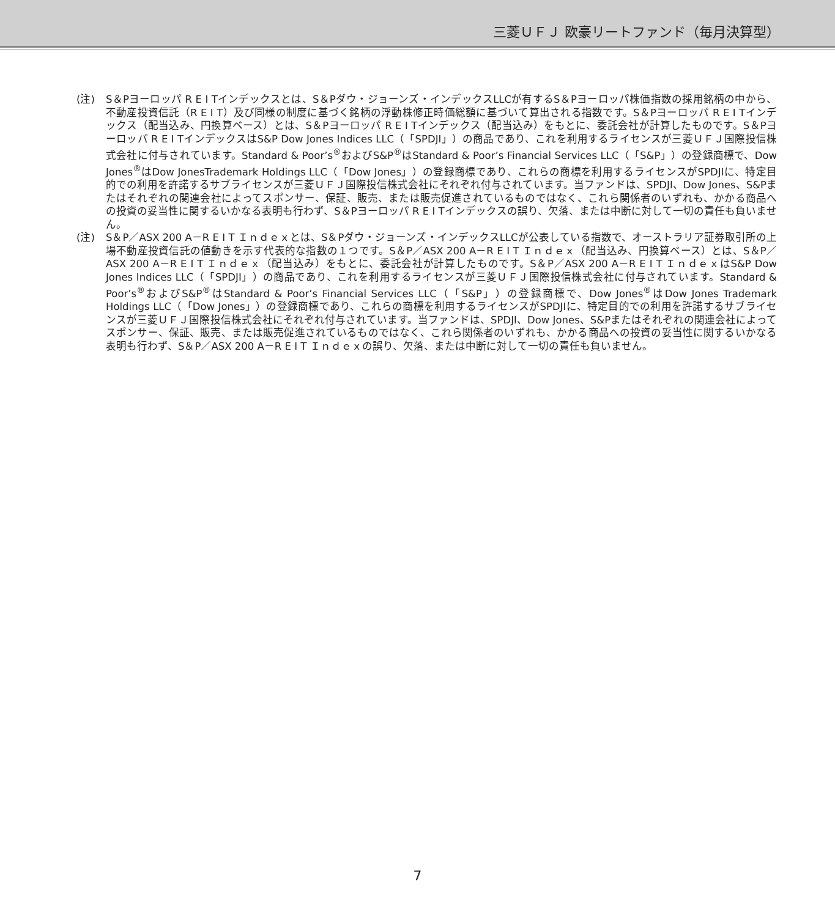三菱ＵＦＪ 欧豪リートファンド（毎月決算型）
(注) S＆Pヨーロッパ R E I Tインデックスとは、S＆Pダウ・ジョーンズ・インデックスLLCが有するS＆Pヨーロッパ株価指数の採用銘柄の中から、不動産投資信託（R E I T）及び同様の制度に基づく銘柄の浮動株修正時価総額に基づいて算出される指数です。S＆Pヨーロッパ R E I Tインデックス（配当込み、円換算ベース）とは、S＆Pヨーロッパ R E I Tインデックス（配当込み）をもとに、委託会社が計算したものです。S＆Pヨーロッパ R E I TインデックスはS&P Dow Jones Indices LLC（「SPDJI」）の商品であり、これを利用するライセンスが三菱ＵＦＪ国際投信株式会社に付与されています。Standard & Poor’s<sup>®</sup>およびS&P<sup>®</sup>はStandard & Poor’s Financial Services LLC（「S&P」）の登録商標で、Dow Jones<sup>®</sup>はDow JonesTrademark Holdings LLC（「Dow Jones」）の登録商標であり、これらの商標を利用するライセンスがSPDJIに、特定目的での利用を許諾するサブライセンスが三菱ＵＦＪ国際投信株式会社にそれぞれ付与されています。当ファンドは、SPDJI、Dow Jones、S&Pまたはそれぞれの関連会社によってスポンサー、保証、販売、または販売促進されているものではなく、これら関係者のいずれも、かかる商品への投資の妥当性に関するいかなる表明も行わず、S＆Pヨーロッパ R E I Tインデックスの誤り、欠落、または中断に対して一切の責任も負いません。
(注) S＆P／ASX 200 A－R E I T Ｉｎｄｅｘとは、S＆Pダウ・ジョーンズ・インデックスLLCが公表している指数で、オーストラリア証券取引所の上場不動産投資信託の値動きを示す代表的な指数の１つです。S＆P／ASX 200 A－R E I T Ｉｎｄｅｘ（配当込み、円換算ベース）とは、S＆P／ASX 200 A－R E I T Ｉｎｄｅｘ（配当込み）をもとに、委託会社が計算したものです。S＆P／ASX 200 A－R E I T ＩｎｄｅｘはS&P Dow Jones Indices LLC（「SPDJI」）の商品であり、これを利用するライセンスが三菱ＵＦＪ国際投信株式会社に付与されています。Standard & Poor’s<sup>®</sup>およびS&P<sup>®</sup>はStandard & Poor’s Financial Services LLC（「S&P」）の登録商標で、Dow Jones<sup>®</sup>はDow Jones Trademark Holdings LLC（「Dow Jones」）の登録商標であり、これらの商標を利用するライセンスがSPDJIに、特定目的での利用を許諾するサブライセンスが三菱ＵＦＪ国際投信株式会社にそれぞれ付与されています。当ファンドは、SPDJI、Dow Jones、S&Pまたはそれぞれの関連会社によってスポンサー、保証、販売、または販売促進されているものではなく、これら関係者のいずれも、かかる商品への投資の妥当性に関するいかなる表明も行わず、S＆P／ASX 200 A－R E I T Ｉｎｄｅｘの誤り、欠落、または中断に対して一切の責任も負いません。
7